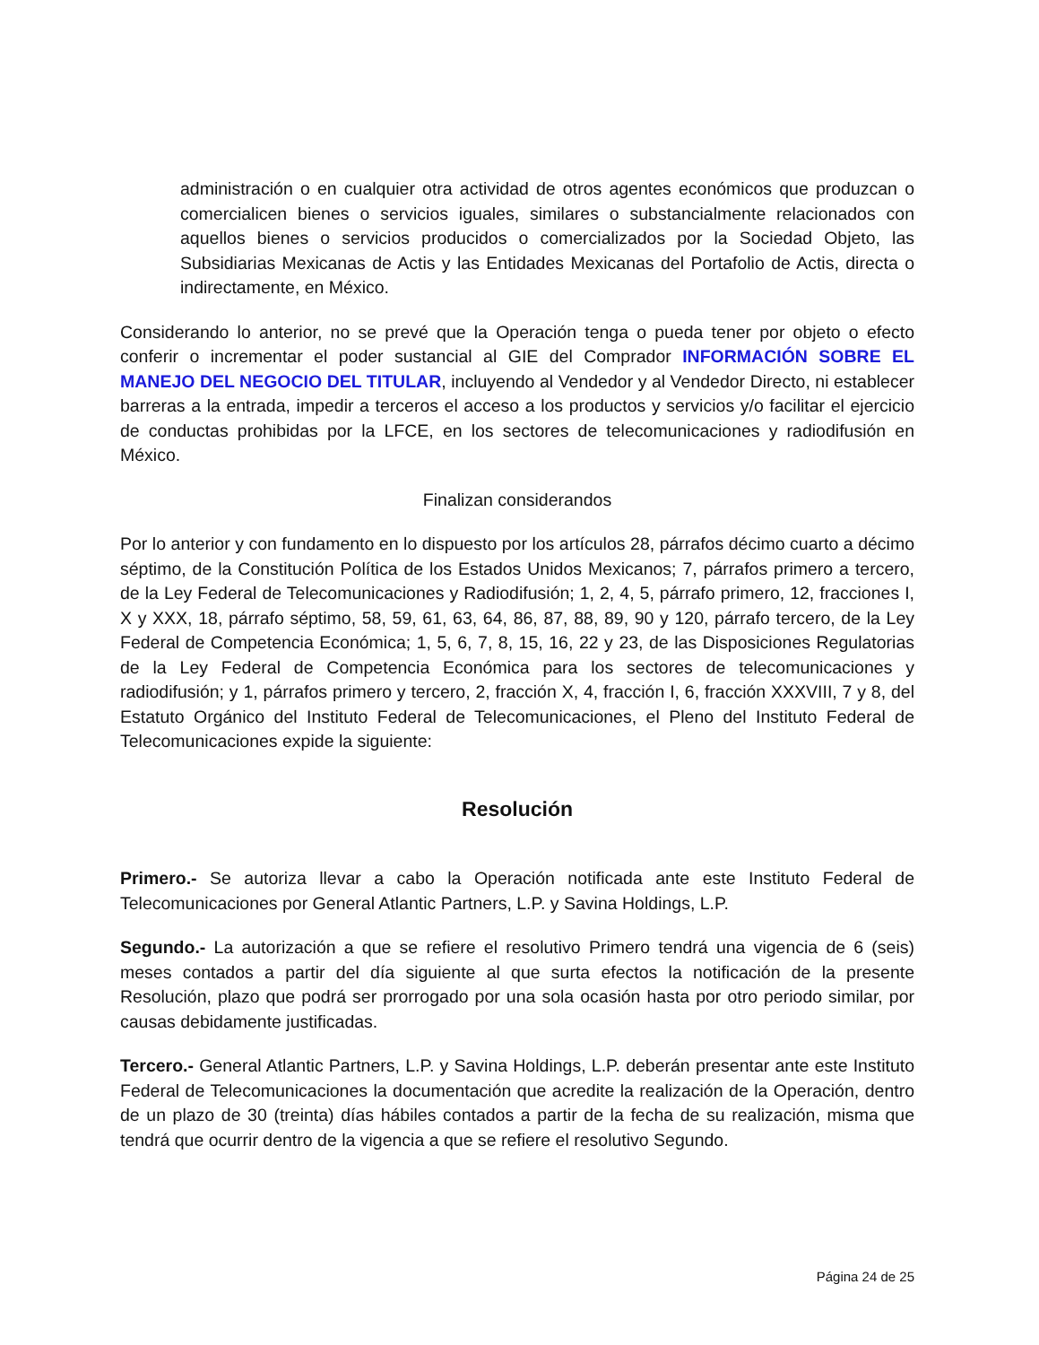administración o en cualquier otra actividad de otros agentes económicos que produzcan o comercialicen bienes o servicios iguales, similares o substancialmente relacionados con aquellos bienes o servicios producidos o comercializados por la Sociedad Objeto, las Subsidiarias Mexicanas de Actis y las Entidades Mexicanas del Portafolio de Actis, directa o indirectamente, en México.
Considerando lo anterior, no se prevé que la Operación tenga o pueda tener por objeto o efecto conferir o incrementar el poder sustancial al GIE del Comprador INFORMACIÓN SOBRE EL MANEJO DEL NEGOCIO DEL TITULAR, incluyendo al Vendedor y al Vendedor Directo, ni establecer barreras a la entrada, impedir a terceros el acceso a los productos y servicios y/o facilitar el ejercicio de conductas prohibidas por la LFCE, en los sectores de telecomunicaciones y radiodifusión en México.
Finalizan considerandos
Por lo anterior y con fundamento en lo dispuesto por los artículos 28, párrafos décimo cuarto a décimo séptimo, de la Constitución Política de los Estados Unidos Mexicanos; 7, párrafos primero a tercero, de la Ley Federal de Telecomunicaciones y Radiodifusión; 1, 2, 4, 5, párrafo primero, 12, fracciones I, X y XXX, 18, párrafo séptimo, 58, 59, 61, 63, 64, 86, 87, 88, 89, 90 y 120, párrafo tercero, de la Ley Federal de Competencia Económica; 1, 5, 6, 7, 8, 15, 16, 22 y 23, de las Disposiciones Regulatorias de la Ley Federal de Competencia Económica para los sectores de telecomunicaciones y radiodifusión; y 1, párrafos primero y tercero, 2, fracción X, 4, fracción I, 6, fracción XXXVIII, 7 y 8, del Estatuto Orgánico del Instituto Federal de Telecomunicaciones, el Pleno del Instituto Federal de Telecomunicaciones expide la siguiente:
Resolución
Primero.- Se autoriza llevar a cabo la Operación notificada ante este Instituto Federal de Telecomunicaciones por General Atlantic Partners, L.P. y Savina Holdings, L.P.
Segundo.- La autorización a que se refiere el resolutivo Primero tendrá una vigencia de 6 (seis) meses contados a partir del día siguiente al que surta efectos la notificación de la presente Resolución, plazo que podrá ser prorrogado por una sola ocasión hasta por otro periodo similar, por causas debidamente justificadas.
Tercero.- General Atlantic Partners, L.P. y Savina Holdings, L.P. deberán presentar ante este Instituto Federal de Telecomunicaciones la documentación que acredite la realización de la Operación, dentro de un plazo de 30 (treinta) días hábiles contados a partir de la fecha de su realización, misma que tendrá que ocurrir dentro de la vigencia a que se refiere el resolutivo Segundo.
Página 24 de 25